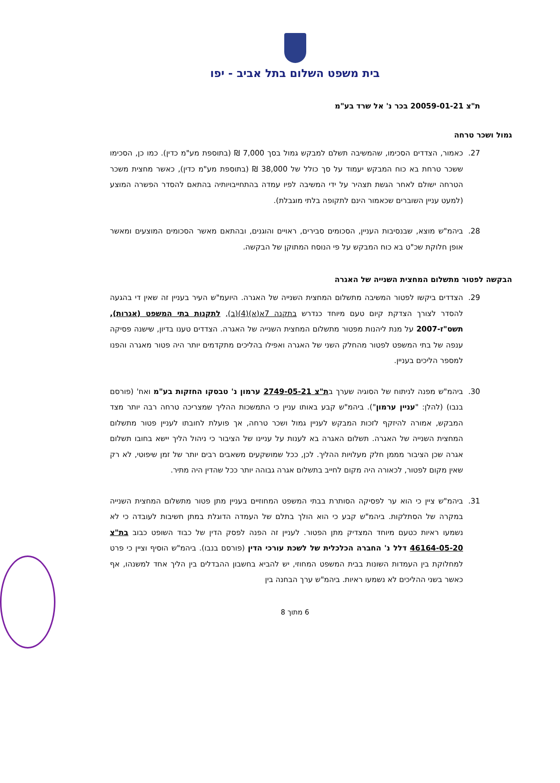בית משפט השלום בתל אביב - יפו
ת"צ 20059-01-21 בכר נ' אל שרד בע"מ
גמול ושכר טרחה
27. כאמור, הצדדים הסכימו, שהמשיבה תשלם למבקש גמול בסך 7,000 ₪ (בתוספת מע"מ כדין). כמו כן, הסכימו ששכר טרחת בא כוח המבקש יעמוד על סך כולל של 38,000 ₪ (בתוספת מע"מ כדין), כאשר מחצית משכר הטרחה ישולם לאחר הגשת תצהיר על ידי המשיבה לפיו עמדה בהתחייבויותיה בהתאם להסדר הפשרה המוצע (למעט עניין השוברים שכאמור הינם לתקופה בלתי מוגבלת).
28. ביהמ"ש מוצא, שבנסיבות העניין, הסכומים סבירים, ראויים והוגנים, ובהתאם מאשר הסכומים המוצעים ומאשר אופן חלוקת שכ"ט בא כוח המבקש על פי הנוסח המתוקן של הבקשה.
הבקשה לפטור מתשלום המחצית השנייה של האגרה
29. הצדדים ביקשו לפטור המשיבה מתשלום המחצית השנייה של האגרה. היועמ"ש העיר בעניין זה שאין די בהגעה להסדר לצורך הצדקת קיום טעם מיוחד כנדרש בתקנה 7א(א)(4)(ב), לתקנות בתי המשפט (אגרות), תשס"ז-2007 על מנת ליהנות מפטור מתשלום המחצית השנייה של האגרה. הצדדים טענו בדיון, שישנה פסיקה ענפה של בתי המשפט לפטור מהחלק השני של האגרה ואפילו בהליכים מתקדמים יותר היה פטור מאגרה והפנו למספר הליכים בעניין.
30. ביהמ"ש מפנה לניתוח של הסוגיה שערך בת"צ 2749-05-21 ערמון נ' טבסקו החזקות בע"מ ואח' (פורסם בנבו) (להלן: "עניין ערמון"). ביהמ"ש קבע באותו עניין כי התמשכות ההליך שמצריכה טרחה רבה יותר מצד המבקש, אמורה להיזקף לזכות המבקש לעניין גמול ושכר טרחה, אך פועלת לחובתו לעניין פטור מתשלום המחצית השנייה של האגרה. תשלום האגרה בא לענות על עניינו של הציבור כי ניהול הליך יישא בחובו תשלום אגרה שכן הציבור מממן חלק מעלויות ההליך. לכן, ככל שמושקעים משאבים רבים יותר של זמן שיפוטי, לא רק שאין מקום לפטור, לכאורה היה מקום לחייב בתשלום אגרה גבוהה יותר ככל שהדין היה מתיר.
31. ביהמ"ש ציין כי הוא ער לפסיקה הסותרת בבתי המשפט המחוזיים בעניין מתן פטור מתשלום המחצית השנייה במקרה של הסתלקות. ביהמ"ש קבע כי הוא הולך בתלם של העמדה הדוגלת במתן חשיבות לעובדה כי לא נשמעו ראיות כטעם מיוחד המצדיק מתן הפטור. לעניין זה הפנה לפסק הדין של כבוד השופט כבוב בת"צ 46164-05-20 דלל נ' החברה הכלכלית של לשכת עורכי הדין (פורסם בנבו). ביהמ"ש הוסיף וציין כי פרט למחלוקת בין העמדות השונות בבית המשפט המחוזי, יש להביא בחשבון ההבדלים בין הליך אחד למשנהו, אף כאשר בשני ההליכים לא נשמעו ראיות. ביהמ"ש ערך הבחנה בין
6 מתוך 8